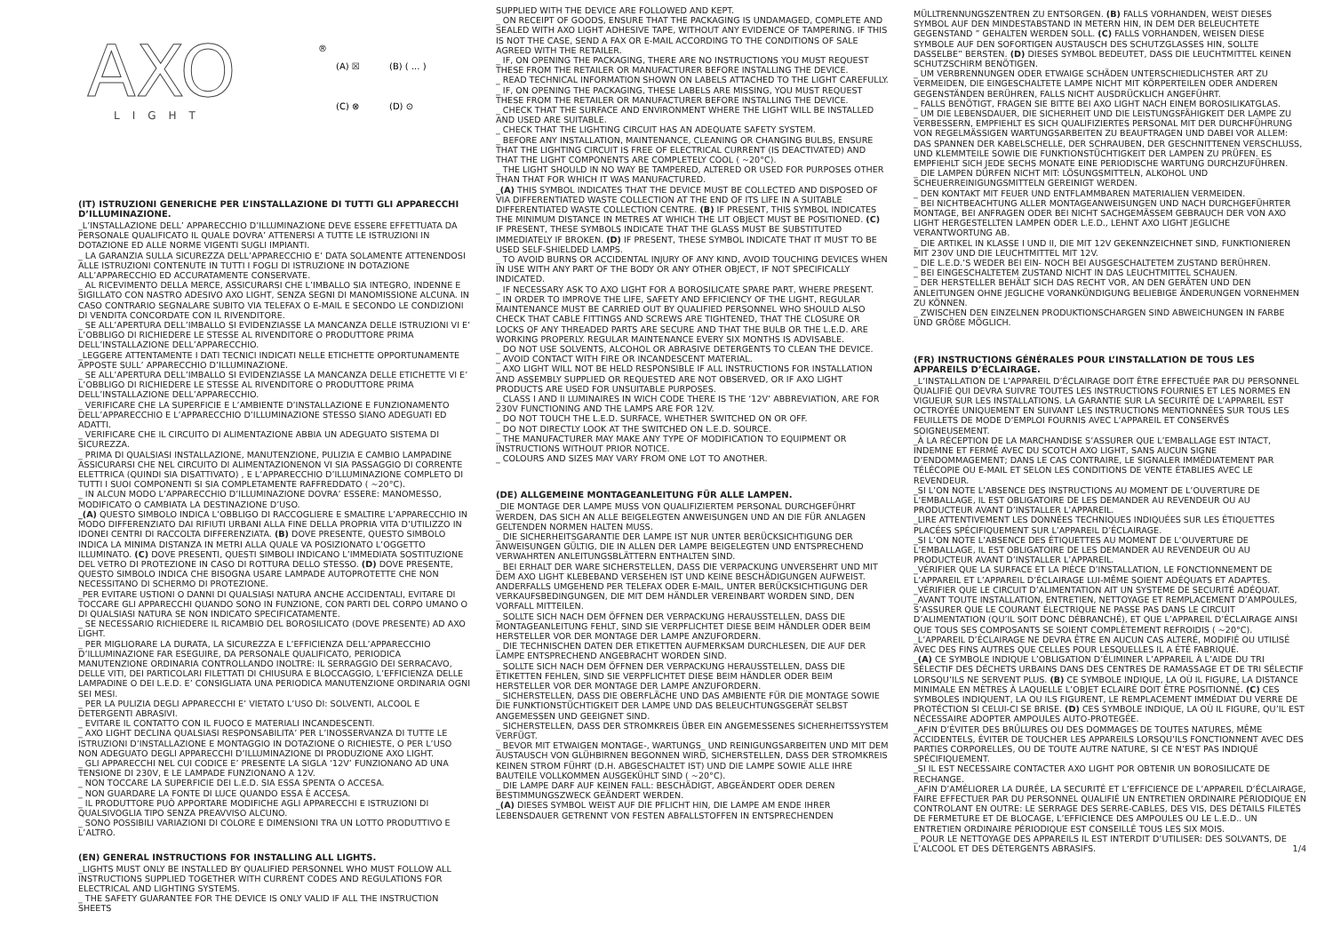AXO
LIGHT
®
(A) ☒
(B) ( ... )
(C) ⊗
(D) ⊙
(IT) ISTRUZIONI GENERICHE PER L’INSTALLAZIONE DI TUTTI GLI APPARECCHI D’ILLUMINAZIONE.
_L’INSTALLAZIONE DELL’ APPARECCHIO D’ILLUMINAZIONE DEVE ESSERE EFFETTUATA DA PERSONALE QUALIFICATO IL QUALE DOVRA’ ATTENERSI A TUTTE LE ISTRUZIONI IN DOTAZIONE ED ALLE NORME VIGENTI SUGLI IMPIANTI.
_ LA GARANZIA SULLA SICUREZZA DELL’APPARECCHIO E’ DATA SOLAMENTE ATTENENDOSI ALLE ISTRUZIONI CONTENUTE IN TUTTI I FOGLI DI ISTRUZIONE IN DOTAZIONE ALL’APPARECCHIO ED ACCURATAMENTE CONSERVATE.
_ AL RICEVIMENTO DELLA MERCE, ASSICURARSI CHE L’IMBALLO SIA INTEGRO, INDENNE E SIGILLATO CON NASTRO ADESIVO AXO LIGHT, SENZA SEGNI DI MANOMISSIONE ALCUNA. IN CASO CONTRARIO SEGNALARE SUBITO VIA TELEFAX O E-MAIL E SECONDO LE CONDIZIONI DI VENDITA CONCORDATE CON IL RIVENDITORE.
_ SE ALL’APERTURA DELL’IMBALLO SI EVIDENZIASSE LA MANCANZA DELLE ISTRUZIONI VI E’ L’OBBLIGO DI RICHIEDERE LE STESSE AL RIVENDITORE O PRODUTTORE PRIMA DELL’INSTALLAZIONE DELL’APPARECCHIO.
_LEGGERE ATTENTAMENTE I DATI TECNICI INDICATI NELLE ETICHETTE OPPORTUNAMENTE APPOSTE SULL’ APPARECCHIO D’ILLUMINAZIONE.
_ SE ALL’APERTURA DELL’IMBALLO SI EVIDENZIASSE LA MANCANZA DELLE ETICHETTE VI E’ L’OBBLIGO DI RICHIEDERE LE STESSE AL RIVENDITORE O PRODUTTORE PRIMA DELL’INSTALLAZIONE DELL’APPARECCHIO.
_ VERIFICARE CHE LA SUPERFICIE E L’AMBIENTE D’INSTALLAZIONE E FUNZIONAMENTO DELL’APPARECCHIO E L’APPARECCHIO D’ILLUMINAZIONE STESSO SIANO ADEGUATI ED ADATTI.
_ VERIFICARE CHE IL CIRCUITO DI ALIMENTAZIONE ABBIA UN ADEGUATO SISTEMA DI SICUREZZA.
_ PRIMA DI QUALSIASI INSTALLAZIONE, MANUTENZIONE, PULIZIA E CAMBIO LAMPADINE ASSICURARSI CHE NEL CIRCUITO DI ALIMENTAZIONENON VI SIA PASSAGGIO DI CORRENTE ELETTRICA (QUINDI SIA DISATTIVATO) , E L’APPARECCHIO D’ILLUMINAZIONE COMPLETO DI TUTTI I SUOI COMPONENTI SI SIA COMPLETAMENTE RAFFREDDATO ( ~20°C).
_ IN ALCUN MODO L’APPARECCHIO D’ILLUMINAZIONE DOVRA’ ESSERE: MANOMESSO, MODIFICATO O CAMBIATA LA DESTINAZIONE D’USO.
_(A) QUESTO SIMBOLO INDICA L’OBBLIGO DI RACCOGLIERE E SMALTIRE L’APPARECCHIO IN MODO DIFFERENZIATO DAI RIFIUTI URBANI ALLA FINE DELLA PROPRIA VITA D’UTILIZZO IN IDONEI CENTRI DI RACCOLTA DIFFERENZIATA. (B) DOVE PRESENTE, QUESTO SIMBOLO INDICA LA MINIMA DISTANZA IN METRI ALLA QUALE VA POSIZIONATO L’OGGETTO ILLUMINATO. (C) DOVE PRESENTI, QUESTI SIMBOLI INDICANO L’IMMEDIATA SOSTITUZIONE DEL VETRO DI PROTEZIONE IN CASO DI ROTTURA DELLO STESSO. (D) DOVE PRESENTE, QUESTO SIMBOLO INDICA CHE BISOGNA USARE LAMPADE AUTOPROTETTE CHE NON NECESSITANO DI SCHERMO DI PROTEZIONE.
_PER EVITARE USTIONI O DANNI DI QUALSIASI NATURA ANCHE ACCIDENTALI, EVITARE DI TOCCARE GLI APPARECCHI QUANDO SONO IN FUNZIONE, CON PARTI DEL CORPO UMANO O DI QUALSIASI NATURA SE NON INDICATO SPECIFICATAMENTE.
_ SE NECESSARIO RICHIEDERE IL RICAMBIO DEL BOROSILICATO (DOVE PRESENTE) AD AXO LIGHT.
_ PER MIGLIORARE LA DURATA, LA SICUREZZA E L’EFFICIENZA DELL’APPARECCHIO D’ILLUMINAZIONE FAR ESEGUIRE, DA PERSONALE QUALIFICATO, PERIODICA MANUTENZIONE ORDINARIA CONTROLLANDO INOLTRE: IL SERRAGGIO DEI SERRACAVO, DELLE VITI, DEI PARTICOLARI FILETTATI DI CHIUSURA E BLOCCAGGIO, L’EFFICIENZA DELLE LAMPADINE O DEI L.E.D. E’ CONSIGLIATA UNA PERIODICA MANUTENZIONE ORDINARIA OGNI SEI MESI.
_ PER LA PULIZIA DEGLI APPARECCHI E’ VIETATO L’USO DI: SOLVENTI, ALCOOL E DETERGENTI ABRASIVI.
_ EVITARE IL CONTATTO CON IL FUOCO E MATERIALI INCANDESCENTI.
_ AXO LIGHT DECLINA QUALSIASI RESPONSABILITA’ PER L’INOSSERVANZA DI TUTTE LE ISTRUZIONI D’INSTALLAZIONE E MONTAGGIO IN DOTAZIONE O RICHIESTE, O PER L’USO NON ADEGUATO DEGLI APPARECCHI D’ILLUMINAZIONE DI PRODUZIONE AXO LIGHT.
_ GLI APPARECCHI NEL CUI CODICE E’ PRESENTE LA SIGLA ‘12V’ FUNZIONANO AD UNA TENSIONE DI 230V, E LE LAMPADE FUNZIONANO A 12V.
_ NON TOCCARE LA SUPERFICIE DEI L.E.D. SIA ESSA SPENTA O ACCESA.
_ NON GUARDARE LA FONTE DI LUCE QUANDO ESSA È ACCESA.
_ IL PRODUTTORE PUÒ APPORTARE MODIFICHE AGLI APPARECCHI E ISTRUZIONI DI QUALSIVOGLIA TIPO SENZA PREAVVISO ALCUNO.
_ SONO POSSIBILI VARIAZIONI DI COLORE E DIMENSIONI TRA UN LOTTO PRODUTTIVO E L’ALTRO.
(EN) GENERAL INSTRUCTIONS FOR INSTALLING ALL LIGHTS.
_LIGHTS MUST ONLY BE INSTALLED BY QUALIFIED PERSONNEL WHO MUST FOLLOW ALL INSTRUCTIONS SUPPLIED TOGETHER WITH CURRENT CODES AND REGULATIONS FOR ELECTRICAL AND LIGHTING SYSTEMS.
_ THE SAFETY GUARANTEE FOR THE DEVICE IS ONLY VALID IF ALL THE INSTRUCTION SHEETS
SUPPLIED WITH THE DEVICE ARE FOLLOWED AND KEPT.
_ ON RECEIPT OF GOODS, ENSURE THAT THE PACKAGING IS UNDAMAGED, COMPLETE AND SEALED WITH AXO LIGHT ADHESIVE TAPE, WITHOUT ANY EVIDENCE OF TAMPERING. IF THIS IS NOT THE CASE, SEND A FAX OR E-MAIL ACCORDING TO THE CONDITIONS OF SALE AGREED WITH THE RETAILER.
_ IF, ON OPENING THE PACKAGING, THERE ARE NO INSTRUCTIONS YOU MUST REQUEST THESE FROM THE RETAILER OR MANUFACTURER BEFORE INSTALLING THE DEVICE.
_ READ TECHNICAL INFORMATION SHOWN ON LABELS ATTACHED TO THE LIGHT CAREFULLY.
_ IF, ON OPENING THE PACKAGING, THESE LABELS ARE MISSING, YOU MUST REQUEST THESE FROM THE RETAILER OR MANUFACTURER BEFORE INSTALLING THE DEVICE.
_ CHECK THAT THE SURFACE AND ENVIRONMENT WHERE THE LIGHT WILL BE INSTALLED AND USED ARE SUITABLE.
_ CHECK THAT THE LIGHTING CIRCUIT HAS AN ADEQUATE SAFETY SYSTEM.
_ BEFORE ANY INSTALLATION, MAINTENANCE, CLEANING OR CHANGING BULBS, ENSURE THAT THE LIGHTING CIRCUIT IS FREE OF ELECTRICAL CURRENT (IS DEACTIVATED) AND THAT THE LIGHT COMPONENTS ARE COMPLETELY COOL ( ~20°C).
_ THE LIGHT SHOULD IN NO WAY BE TAMPERED, ALTERED OR USED FOR PURPOSES OTHER THAN THAT FOR WHICH IT WAS MANUFACTURED.
_(A) THIS SYMBOL INDICATES THAT THE DEVICE MUST BE COLLECTED AND DISPOSED OF VIA DIFFERENTIATED WASTE COLLECTION AT THE END OF ITS LIFE IN A SUITABLE DIFFERENTIATED WASTE COLLECTION CENTRE. (B) IF PRESENT, THIS SYMBOL INDICATES THE MINIMUM DISTANCE IN METRES AT WHICH THE LIT OBJECT MUST BE POSITIONED. (C) IF PRESENT, THESE SYMBOLS INDICATE THAT THE GLASS MUST BE SUBSTITUTED IMMEDIATELY IF BROKEN. (D) IF PRESENT, THESE SYMBOL INDICATE THAT IT MUST TO BE USED SELF-SHIELDED LAMPS.
_ TO AVOID BURNS OR ACCIDENTAL INJURY OF ANY KIND, AVOID TOUCHING DEVICES WHEN IN USE WITH ANY PART OF THE BODY OR ANY OTHER OBJECT, IF NOT SPECIFICALLY INDICATED.
_ IF NECESSARY ASK TO AXO LIGHT FOR A BOROSILICATE SPARE PART, WHERE PRESENT.
_ IN ORDER TO IMPROVE THE LIFE, SAFETY AND EFFICIENCY OF THE LIGHT, REGULAR MAINTENANCE MUST BE CARRIED OUT BY QUALIFIED PERSONNEL WHO SHOULD ALSO CHECK THAT CABLE FITTINGS AND SCREWS ARE TIGHTENED, THAT THE CLOSURE OR LOCKS OF ANY THREADED PARTS ARE SECURE AND THAT THE BULB OR THE L.E.D. ARE WORKING PROPERLY. REGULAR MAINTENANCE EVERY SIX MONTHS IS ADVISABLE.
_ DO NOT USE SOLVENTS, ALCOHOL OR ABRASIVE DETERGENTS TO CLEAN THE DEVICE.
_ AVOID CONTACT WITH FIRE OR INCANDESCENT MATERIAL.
_ AXO LIGHT WILL NOT BE HELD RESPONSIBLE IF ALL INSTRUCTIONS FOR INSTALLATION AND ASSEMBLY SUPPLIED OR REQUESTED ARE NOT OBSERVED, OR IF AXO LIGHT PRODUCTS ARE USED FOR UNSUITABLE PURPOSES.
_ CLASS I AND II LUMINAIRES IN WICH CODE THERE IS THE ‘12V’ ABBREVIATION, ARE FOR 230V FUNCTIONING AND THE LAMPS ARE FOR 12V.
_ DO NOT TOUCH THE L.E.D. SURFACE, WHETHER SWITCHED ON OR OFF.
_ DO NOT DIRECTLY LOOK AT THE SWITCHED ON L.E.D. SOURCE.
_ THE MANUFACTURER MAY MAKE ANY TYPE OF MODIFICATION TO EQUIPMENT OR INSTRUCTIONS WITHOUT PRIOR NOTICE.
_ COLOURS AND SIZES MAY VARY FROM ONE LOT TO ANOTHER.
(DE) ALLGEMEINE MONTAGEANLEITUNG FÜR ALLE LAMPEN.
_DIE MONTAGE DER LAMPE MUSS VON QUALIFIZIERTEM PERSONAL DURCHGEFÜHRT WERDEN, DAS SICH AN ALLE BEIGELEGTEN ANWEISUNGEN UND AN DIE FÜR ANLAGEN GELTENDEN NORMEN HALTEN MUSS.
_ DIE SICHERHEITSGARANTIE DER LAMPE IST NUR UNTER BERÜCKSICHTIGUNG DER ANWEISUNGEN GÜLTIG, DIE IN ALLEN DER LAMPE BEIGELEGTEN UND ENTSPRECHEND VERWAHRTEN ANLEITUNGSBLÄTTERN ENTHALTEN SIND.
_ BEI ERHALT DER WARE SICHERSTELLEN, DASS DIE VERPACKUNG UNVERSEHRT UND MIT DEM AXO LIGHT KLEBEBAND VERSEHEN IST UND KEINE BESCHÄDIGUNGEN AUFWEIST. ANDERFALLS UMGEHEND PER TELEFAX ODER E-MAIL, UNTER BERÜCKSICHTIGUNG DER VERKAUFSBEDINGUNGEN, DIE MIT DEM HÄNDLER VEREINBART WORDEN SIND, DEN VORFALL MITTEILEN.
_ SOLLTE SICH NACH DEM ÖFFNEN DER VERPACKUNG HERAUSSTELLEN, DASS DIE MONTAGEANLEITUNG FEHLT, SIND SIE VERPFLICHTET DIESE BEIM HÄNDLER ODER BEIM HERSTELLER VOR DER MONTAGE DER LAMPE ANZUFORDERN.
_ DIE TECHNISCHEN DATEN DER ETIKETTEN AUFMERKSAM DURCHLESEN, DIE AUF DER LAMPE ENTSPRECHEND ANGEBRACHT WORDEN SIND.
_ SOLLTE SICH NACH DEM ÖFFNEN DER VERPACKUNG HERAUSSTELLEN, DASS DIE ETIKETTEN FEHLEN, SIND SIE VERPFLICHTET DIESE BEIM HÄNDLER ODER BEIM HERSTELLER VOR DER MONTAGE DER LAMPE ANZUFORDERN.
_ SICHERSTELLEN, DASS DIE OBERFLÄCHE UND DAS AMBIENTE FÜR DIE MONTAGE SOWIE DIE FUNKTIONSTÜCHTIGKEIT DER LAMPE UND DAS BELEUCHTUNGSGERÄT SELBST ANGEMESSEN UND GEEIGNET SIND.
_ SICHERSTELLEN, DASS DER STROMKREIS ÜBER EIN ANGEMESSENES SICHERHEITSSYSTEM VERFÜGT.
_ BEVOR MIT ETWAIGEN MONTAGE-, WARTUNGS_ UND REINIGUNGSARBEITEN UND MIT DEM AUSTAUSCH VON GLÜHBIRNEN BEGONNEN WIRD, SICHERSTELLEN, DASS DER STROMKREIS KEINEN STROM FÜHRT (D.H. ABGESCHALTET IST) UND DIE LAMPE SOWIE ALLE IHRE BAUTEILE VOLLKOMMEN AUSGEKÜHLT SIND ( ~20°C).
_ DIE LAMPE DARF AUF KEINEN FALL: BESCHÄDIGT, ABGEÄNDERT ODER DEREN BESTIMMUNGSZWECK GEÄNDERT WERDEN.
_(A) DIESES SYMBOL WEIST AUF DIE PFLICHT HIN, DIE LAMPE AM ENDE IHRER LEBENSDAUER GETRENNT VON FESTEN ABFALLSTOFFEN IN ENTSPRECHENDEN
MÜLLTRENNUNGSZENTREN ZU ENTSORGEN. (B) FALLS VORHANDEN, WEIST DIESES SYMBOL AUF DEN MINDESTABSTAND IN METERN HIN, IN DEM DER BELEUCHTETE GEGENSTAND ” GEHALTEN WERDEN SOLL. (C) FALLS VORHANDEN, WEISEN DIESE SYMBOLE AUF DEN SOFORTIGEN AUSTAUSCH DES SCHUTZGLASSES HIN, SOLLTE DASSELBE” BERSTEN. (D) DIESES SYMBOL BEDEUTET, DASS DIE LEUCHTMITTEL KEINEN SCHUTZSCHIRM BENÖTIGEN.
_ UM VERBRENNUNGEN ODER ETWAIGE SCHÄDEN UNTERSCHIEDLICHSTER ART ZU VERMEIDEN, DIE EINGESCHALTETE LAMPE NICHT MIT KÖRPERTEILEN ODER ANDEREN GEGENSTÄNDEN BERÜHREN, FALLS NICHT AUSDRÜCKLICH ANGEFÜHRT.
_ FALLS BENÖTIGT, FRAGEN SIE BITTE BEI AXO LIGHT NACH EINEM BOROSILIKATGLAS.
_ UM DIE LEBENSDAUER, DIE SICHERHEIT UND DIE LEISTUNGSFÄHIGKEIT DER LAMPE ZU VERBESSERN, EMPFIEHLT ES SICH QUALIFIZIERTES PERSONAL MIT DER DURCHFÜHRUNG VON REGELMÄSSIGEN WARTUNGSARBEITEN ZU BEAUFTRAGEN UND DABEI VOR ALLEM: DAS SPANNEN DER KABELSCHELLE, DER SCHRAUBEN, DER GESCHNITTENEN VERSCHLUSS, UND KLEMMTEILE SOWIE DIE FUNKTIONSTÜCHTIGKEIT DER LAMPEN ZU PRÜFEN. ES EMPFIEHLT SICH JEDE SECHS MONATE EINE PERIODISCHE WARTUNG DURCHZUFÜHREN.
_ DIE LAMPEN DÜRFEN NICHT MIT: LÖSUNGSMITTELN, ALKOHOL UND SCHEUERREINIGUNGSMITTELN GEREINIGT WERDEN.
_ DEN KONTAKT MIT FEUER UND ENTFLAMMBAREN MATERIALIEN VERMEIDEN.
_ BEI NICHTBEACHTUNG ALLER MONTAGEANWEISUNGEN UND NACH DURCHGEFÜHRTER MONTAGE, BEI ANFRAGEN ODER BEI NICHT SACHGEMÄSSEM GEBRAUCH DER VON AXO LIGHT HERGESTELLTEN LAMPEN ODER L.E.D., LEHNT AXO LIGHT JEGLICHE VERANTWORTUNG AB.
_ DIE ARTIKEL IN KLASSE I UND II, DIE MIT 12V GEKENNZEICHNET SIND, FUNKTIONIEREN MIT 230V UND DIE LEUCHTMITTEL MIT 12V.
_ DIE L.E.D.’S WEDER BEI EIN- NOCH BEI AUSGESCHALTETEM ZUSTAND BERÜHREN.
_ BEI EINGESCHALTETEM ZUSTAND NICHT IN DAS LEUCHTMITTEL SCHAUEN.
_ DER HERSTELLER BEHÄLT SICH DAS RECHT VOR, AN DEN GERÄTEN UND DEN ANLEITUNGEN OHNE JEGLICHE VORANKÜNDIGUNG BELIEBIGE ÄNDERUNGEN VORNEHMEN ZU KÖNNEN.
_ ZWISCHEN DEN EINZELNEN PRODUKTIONSCHARGEN SIND ABWEICHUNGEN IN FARBE UND GRÖßE MÖGLICH.
(FR) INSTRUCTIONS GÉNÉRALES POUR L’INSTALLATION DE TOUS LES APPAREILS D’ÉCLAIRAGE.
_L’INSTALLATION DE L’APPAREIL D’ÉCLAIRAGE DOIT ÊTRE EFFECTUÉE PAR DU PERSONNEL QUALIFIÉ QUI DEVRA SUIVRE TOUTES LES INSTRUCTIONS FOURNIES ET LES NORMES EN VIGUEUR SUR LES INSTALLATIONS. LA GARANTIE SUR LA SECURITÉ DE L’APPAREIL EST OCTROYÉE UNIQUEMENT EN SUIVANT LES INSTRUCTIONS MENTIONNÉES SUR TOUS LES FEUILLETS DE MODE D’EMPLOI FOURNIS AVEC L’APPAREIL ET CONSERVÉS SOIGNEUSEMENT.
_À LA RÉCEPTION DE LA MARCHANDISE S’ASSURER QUE L’EMBALLAGE EST INTACT, INDEMNE ET FERMÉ AVEC DU SCOTCH AXO LIGHT, SANS AUCUN SIGNE D’ENDOMMAGEMENT; DANS LE CAS CONTRAIRE, LE SIGNALER IMMÉDIATEMENT PAR TÉLÉCOPIE OU E-MAIL ET SELON LES CONDITIONS DE VENTE ÉTABLIES AVEC LE REVENDEUR.
_SI L’ON NOTE L’ABSENCE DES INSTRUCTIONS AU MOMENT DE L’OUVERTURE DE L’EMBALLAGE, IL EST OBLIGATOIRE DE LES DEMANDER AU REVENDEUR OU AU PRODUCTEUR AVANT D’INSTALLER L’APPAREIL.
_LIRE ATTENTIVEMENT LES DONNÉES TECHNIQUES INDIQUÉES SUR LES ÉTIQUETTES PLACÉES SPÉCIFIQUEMENT SUR L’APPAREIL D’ÉCLAIRAGE.
_SI L’ON NOTE L’ABSENCE DES ÉTIQUETTES AU MOMENT DE L’OUVERTURE DE L’EMBALLAGE, IL EST OBLIGATOIRE DE LES DEMANDER AU REVENDEUR OU AU PRODUCTEUR AVANT D’INSTALLER L’APPAREIL.
_VÉRIFIER QUE LA SURFACE ET LA PIÈCE D’INSTALLATION, LE FONCTIONNEMENT DE L’APPAREIL ET L’APPAREIL D’ÉCLAIRAGE LUI-MÊME SOIENT ADÉQUATS ET ADAPTES.
_VÉRIFIER QUE LE CIRCUIT D’ALIMENTATION AIT UN SYSTEME DE SECURITÉ ADÉQUAT.
_AVANT TOUTE INSTALLATION, ENTRETIEN, NETTOYAGE ET REMPLACEMENT D’AMPOULES, S’ASSURER QUE LE COURANT ÉLECTRIQUE NE PASSE PAS DANS LE CIRCUIT D’ALIMENTATION (QU’IL SOIT DONC DÉBRANCHÉ), ET QUE L’APPAREIL D’ÉCLAIRAGE AINSI QUE TOUS SES COMPOSANTS SE SOIENT COMPLÈTEMENT REFROIDIS ( ~20°C).
_L’APPAREIL D’ÉCLAIRAGE NE DEVRA ÊTRE EN AUCUN CAS ALTERÉ, MODIFIÉ OU UTILISÉ AVEC DES FINS AUTRES QUE CELLES POUR LESQUELLES IL A ÉTÉ FABRIQUÉ.
_(A) CE SYMBOLE INDIQUE L’OBLIGATION D’ÉLIMINER L’APPAREIL À L’AIDE DU TRI SÉLECTIF DES DÉCHETS URBAINS DANS DES CENTRES DE RAMASSAGE ET DE TRI SÉLECTIF LORSQU’ILS NE SERVENT PLUS. (B) CE SYMBOLE INDIQUE, LA OÙ IL FIGURE, LA DISTANCE MINIMALE EN MÈTRES À LAQUELLE L’OBJET ECLAIRÉ DOIT ÊTRE POSITIONNÉ. (C) CES SYMBOLES INDIQUENT, LA OU ILS FIGURENT, LE REMPLACEMENT IMMÉDIAT DU VERRE DE PROTÉCTION SI CELUI-CI SE BRISE. (D) CES SYMBOLE INDIQUE, LA OÙ IL FIGURE, QU’IL EST NÉCESSAIRE ADOPTER AMPOULES AUTO-PROTEGÉE.
_AFIN D’ÉVITER DES BRÛLURES OU DES DOMMAGES DE TOUTES NATURES, MÊME ACCIDENTELS, ÉVITER DE TOUCHER LES APPAREILS LORSQU’ILS FONCTIONNENT AVEC DES PARTIES CORPORELLES, OU DE TOUTE AUTRE NATURE, SI CE N’EST PAS INDIQUÉ SPÉCIFIQUEMENT.
_SI IL EST NECESSAIRE CONTACTER AXO LIGHT POR OBTENIR UN BOROSILICATE DE RECHANGE.
_AFIN D’AMÉLIORER LA DURÉE, LA SECURITÉ ET L’EFFICIENCE DE L’APPAREIL D’ÉCLAIRAGE, FAIRE EFFECTUER PAR DU PERSONNEL QUALIFIÉ UN ENTRETIEN ORDINAIRE PÉRIODIQUE EN CONTROLANT EN OUTRE: LE SERRAGE DES SERRE-CABLES, DES VIS, DES DÉTAILS FILETÉS DE FERMETURE ET DE BLOCAGE, L’EFFICIENCE DES AMPOULES OU LE L.E.D.. UN ENTRETIEN ORDINAIRE PÉRIODIQUE EST CONSEILLÉ TOUS LES SIX MOIS.
_ POUR LE NETTOYAGE DES APPAREILS IL EST INTERDIT D’UTILISER: DES SOLVANTS, DE L’ALCOOL ET DES DÉTERGENTS ABRASIFS. 1/4